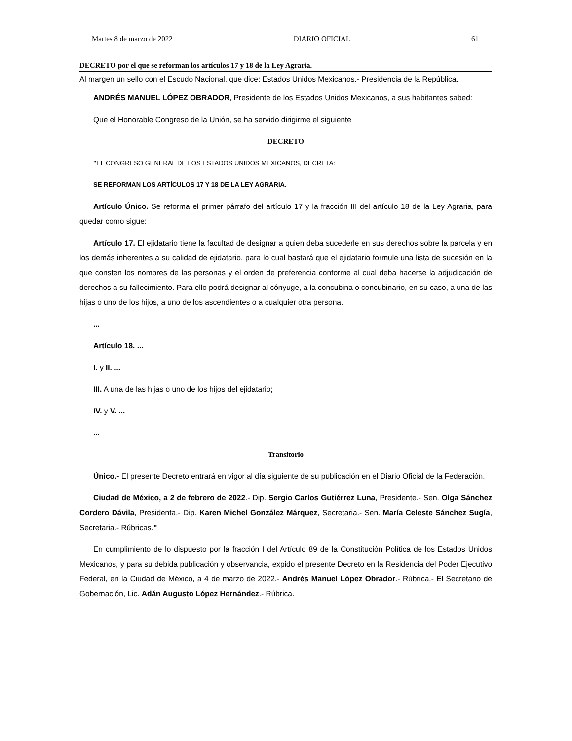Martes 8 de marzo de 2022 DIARIO OFICIAL 61
DECRETO por el que se reforman los artículos 17 y 18 de la Ley Agraria.
Al margen un sello con el Escudo Nacional, que dice: Estados Unidos Mexicanos.- Presidencia de la República.
ANDRÉS MANUEL LÓPEZ OBRADOR, Presidente de los Estados Unidos Mexicanos, a sus habitantes sabed:
Que el Honorable Congreso de la Unión, se ha servido dirigirme el siguiente
DECRETO
"EL CONGRESO GENERAL DE LOS ESTADOS UNIDOS MEXICANOS, DECRETA:
SE REFORMAN LOS ARTÍCULOS 17 Y 18 DE LA LEY AGRARIA.
Artículo Único. Se reforma el primer párrafo del artículo 17 y la fracción III del artículo 18 de la Ley Agraria, para quedar como sigue:
Artículo 17. El ejidatario tiene la facultad de designar a quien deba sucederle en sus derechos sobre la parcela y en los demás inherentes a su calidad de ejidatario, para lo cual bastará que el ejidatario formule una lista de sucesión en la que consten los nombres de las personas y el orden de preferencia conforme al cual deba hacerse la adjudicación de derechos a su fallecimiento. Para ello podrá designar al cónyuge, a la concubina o concubinario, en su caso, a una de las hijas o uno de los hijos, a uno de los ascendientes o a cualquier otra persona.
...
Artículo 18. ...
I. y II. ...
III. A una de las hijas o uno de los hijos del ejidatario;
IV. y V. ...
...
Transitorio
Único.- El presente Decreto entrará en vigor al día siguiente de su publicación en el Diario Oficial de la Federación.
Ciudad de México, a 2 de febrero de 2022.- Dip. Sergio Carlos Gutiérrez Luna, Presidente.- Sen. Olga Sánchez Cordero Dávila, Presidenta.- Dip. Karen Michel González Márquez, Secretaria.- Sen. María Celeste Sánchez Sugía, Secretaria.- Rúbricas."
En cumplimiento de lo dispuesto por la fracción I del Artículo 89 de la Constitución Política de los Estados Unidos Mexicanos, y para su debida publicación y observancia, expido el presente Decreto en la Residencia del Poder Ejecutivo Federal, en la Ciudad de México, a 4 de marzo de 2022.- Andrés Manuel López Obrador.- Rúbrica.- El Secretario de Gobernación, Lic. Adán Augusto López Hernández.- Rúbrica.